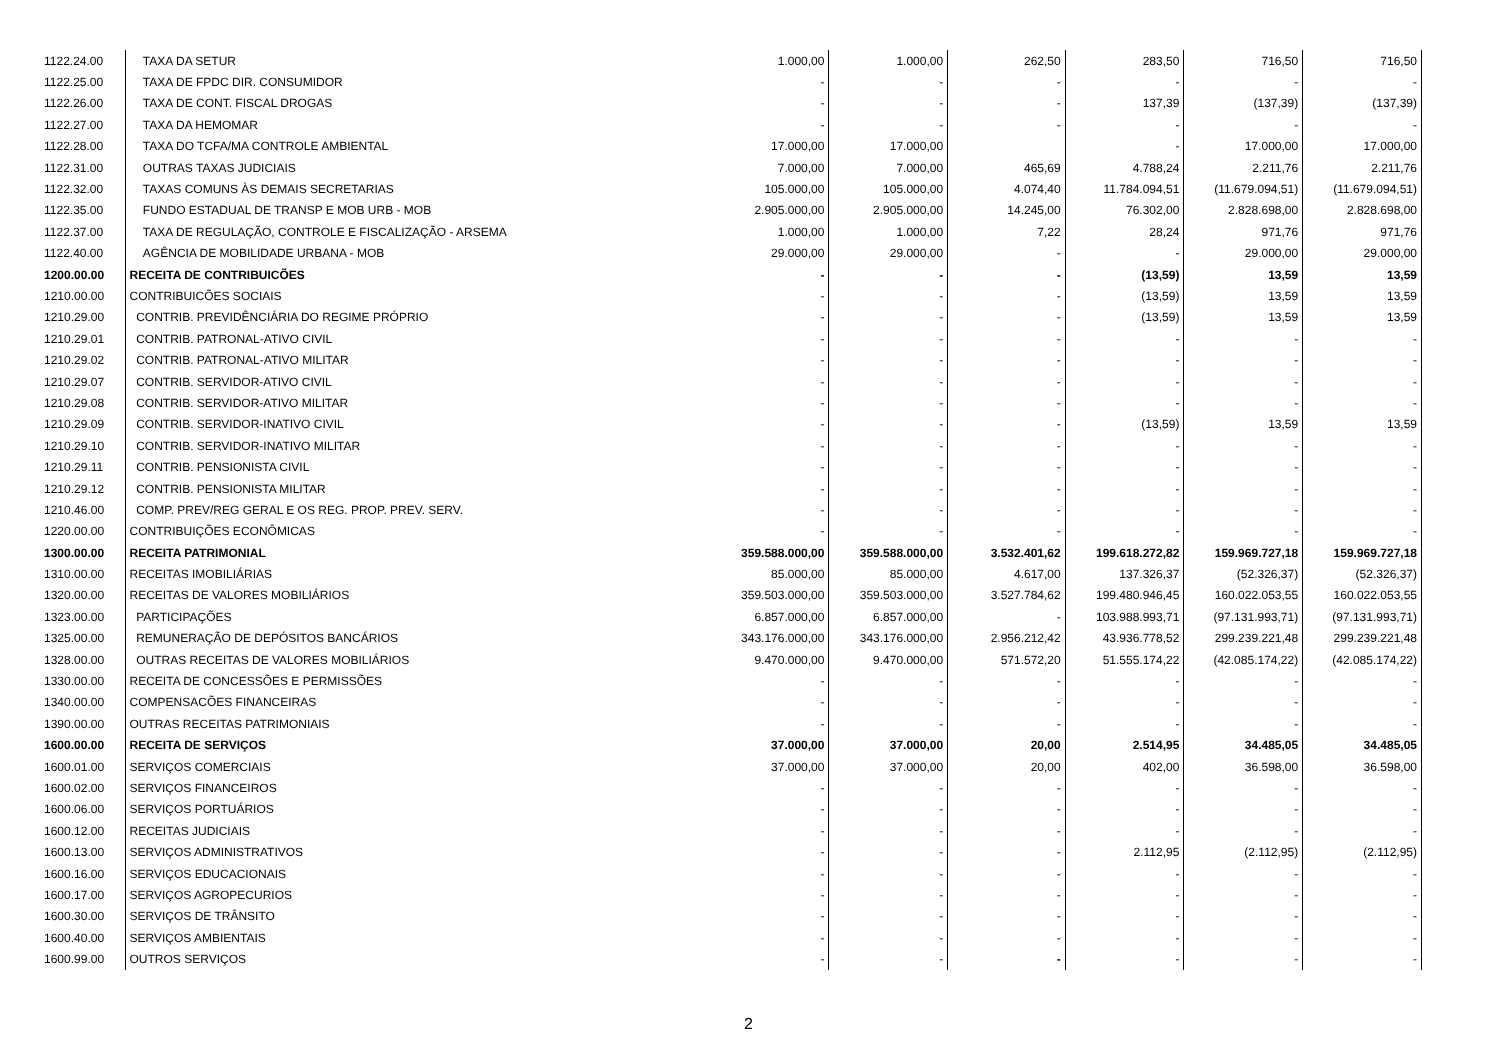| 1122.24.00 | TAXA DA SETUR | 1.000,00 | 1.000,00 | 262,50 | 283,50 | 716,50 | 716,50 |
| 1122.25.00 | TAXA DE FPDC DIR. CONSUMIDOR | - | - | - | - | - | - |
| 1122.26.00 | TAXA DE CONT. FISCAL DROGAS | - | - | - | 137,39 | (137,39) | (137,39) |
| 1122.27.00 | TAXA DA HEMOMAR | - | - | - | - | - | - |
| 1122.28.00 | TAXA DO TCFA/MA CONTROLE AMBIENTAL | 17.000,00 | 17.000,00 | | - | 17.000,00 | 17.000,00 |
| 1122.31.00 | OUTRAS TAXAS JUDICIAIS | 7.000,00 | 7.000,00 | 465,69 | 4.788,24 | 2.211,76 | 2.211,76 |
| 1122.32.00 | TAXAS COMUNS ÀS DEMAIS SECRETARIAS | 105.000,00 | 105.000,00 | 4.074,40 | 11.784.094,51 | (11.679.094,51) | (11.679.094,51) |
| 1122.35.00 | FUNDO ESTADUAL DE TRANSP E MOB URB - MOB | 2.905.000,00 | 2.905.000,00 | 14.245,00 | 76.302,00 | 2.828.698,00 | 2.828.698,00 |
| 1122.37.00 | TAXA DE REGULAÇÃO, CONTROLE E FISCALIZAÇÃO - ARSEMA | 1.000,00 | 1.000,00 | 7,22 | 28,24 | 971,76 | 971,76 |
| 1122.40.00 | AGÊNCIA DE MOBILIDADE URBANA - MOB | 29.000,00 | 29.000,00 | - | - | 29.000,00 | 29.000,00 |
| 1200.00.00 | RECEITA DE CONTRIBUICÕES | - | - | - | (13,59) | 13,59 | 13,59 |
| 1210.00.00 | CONTRIBUICÕES SOCIAIS | - | - | - | (13,59) | 13,59 | 13,59 |
| 1210.29.00 | CONTRIB. PREVIDÊNCIÁRIA DO REGIME PRÓPRIO | - | - | - | (13,59) | 13,59 | 13,59 |
| 1210.29.01 | CONTRIB. PATRONAL-ATIVO CIVIL | - | - | - | - | - | - |
| 1210.29.02 | CONTRIB. PATRONAL-ATIVO MILITAR | - | - | - | - | - | - |
| 1210.29.07 | CONTRIB. SERVIDOR-ATIVO CIVIL | - | - | - | - | - | - |
| 1210.29.08 | CONTRIB. SERVIDOR-ATIVO MILITAR | - | - | - | - | - | - |
| 1210.29.09 | CONTRIB. SERVIDOR-INATIVO CIVIL | - | - | - | (13,59) | 13,59 | 13,59 |
| 1210.29.10 | CONTRIB. SERVIDOR-INATIVO MILITAR | - | - | - | - | - | - |
| 1210.29.11 | CONTRIB. PENSIONISTA CIVIL | - | - | - | - | - | - |
| 1210.29.12 | CONTRIB. PENSIONISTA MILITAR | - | - | - | - | - | - |
| 1210.46.00 | COMP. PREV/REG GERAL E OS REG. PROP. PREV. SERV. | - | - | - | - | - | - |
| 1220.00.00 | CONTRIBUIÇÕES ECONÔMICAS | - | - | - | - | - | - |
| 1300.00.00 | RECEITA PATRIMONIAL | 359.588.000,00 | 359.588.000,00 | 3.532.401,62 | 199.618.272,82 | 159.969.727,18 | 159.969.727,18 |
| 1310.00.00 | RECEITAS IMOBILIÁRIAS | 85.000,00 | 85.000,00 | 4.617,00 | 137.326,37 | (52.326,37) | (52.326,37) |
| 1320.00.00 | RECEITAS DE VALORES MOBILIÁRIOS | 359.503.000,00 | 359.503.000,00 | 3.527.784,62 | 199.480.946,45 | 160.022.053,55 | 160.022.053,55 |
| 1323.00.00 | PARTICIPAÇÕES | 6.857.000,00 | 6.857.000,00 | - | 103.988.993,71 | (97.131.993,71) | (97.131.993,71) |
| 1325.00.00 | REMUNERAÇÃO DE DEPÓSITOS BANCÁRIOS | 343.176.000,00 | 343.176.000,00 | 2.956.212,42 | 43.936.778,52 | 299.239.221,48 | 299.239.221,48 |
| 1328.00.00 | OUTRAS RECEITAS DE VALORES MOBILIÁRIOS | 9.470.000,00 | 9.470.000,00 | 571.572,20 | 51.555.174,22 | (42.085.174,22) | (42.085.174,22) |
| 1330.00.00 | RECEITA DE CONCESSÕES E PERMISSÕES | - | - | - | - | - | - |
| 1340.00.00 | COMPENSACÕES FINANCEIRAS | - | - | - | - | - | - |
| 1390.00.00 | OUTRAS RECEITAS PATRIMONIAIS | - | - | - | - | - | - |
| 1600.00.00 | RECEITA DE SERVIÇOS | 37.000,00 | 37.000,00 | 20,00 | 2.514,95 | 34.485,05 | 34.485,05 |
| 1600.01.00 | SERVIÇOS COMERCIAIS | 37.000,00 | 37.000,00 | 20,00 | 402,00 | 36.598,00 | 36.598,00 |
| 1600.02.00 | SERVIÇOS FINANCEIROS | - | - | - | - | - | - |
| 1600.06.00 | SERVIÇOS PORTUÁRIOS | - | - | - | - | - | - |
| 1600.12.00 | RECEITAS JUDICIAIS | - | - | - | - | - | - |
| 1600.13.00 | SERVIÇOS ADMINISTRATIVOS | - | - | - | 2.112,95 | (2.112,95) | (2.112,95) |
| 1600.16.00 | SERVIÇOS EDUCACIONAIS | - | - | - | - | - | - |
| 1600.17.00 | SERVIÇOS AGROPECURIOS | - | - | - | - | - | - |
| 1600.30.00 | SERVIÇOS DE TRÂNSITO | - | - | - | - | - | - |
| 1600.40.00 | SERVIÇOS AMBIENTAIS | - | - | - | - | - | - |
| 1600.99.00 | OUTROS SERVIÇOS | - | - | - | - | - | - |
2